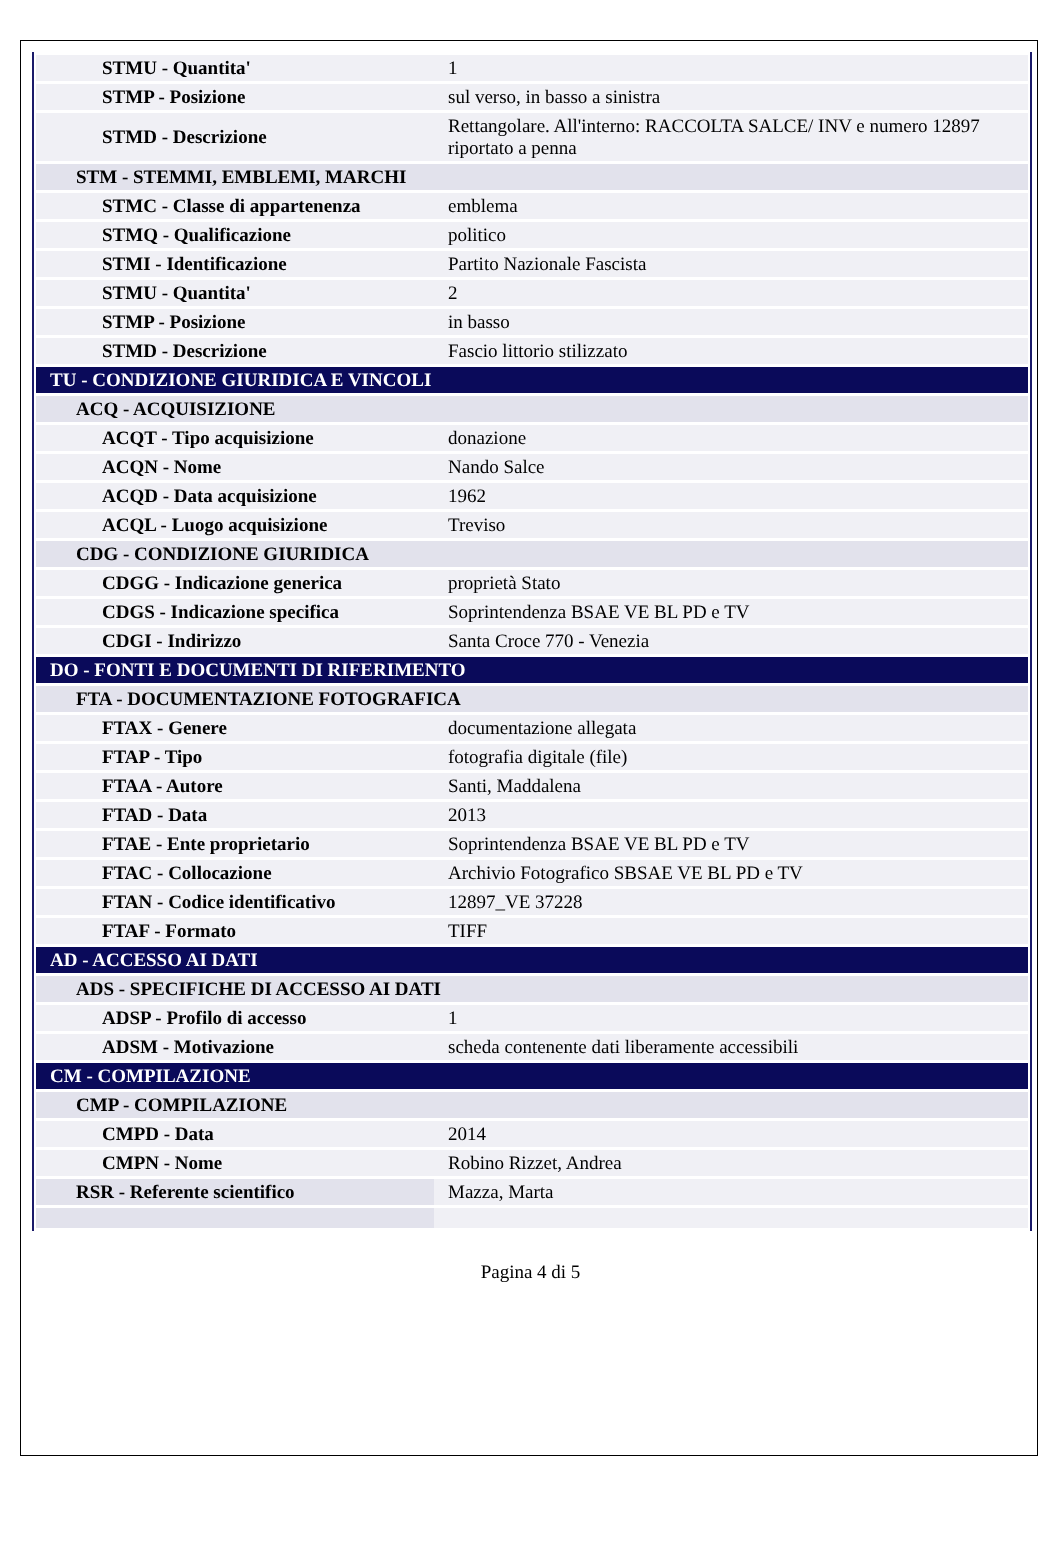| STMU - Quantita' | 1 |
| STMP - Posizione | sul verso, in basso a sinistra |
| STMD - Descrizione | Rettangolare. All'interno: RACCOLTA SALCE/ INV e numero 12897 riportato a penna |
| STM - STEMMI, EMBLEMI, MARCHI | |
| STMC - Classe di appartenenza | emblema |
| STMQ - Qualificazione | politico |
| STMI - Identificazione | Partito Nazionale Fascista |
| STMU - Quantita' | 2 |
| STMP - Posizione | in basso |
| STMD - Descrizione | Fascio littorio stilizzato |
| TU - CONDIZIONE GIURIDICA E VINCOLI | |
| ACQ - ACQUISIZIONE | |
| ACQT - Tipo acquisizione | donazione |
| ACQN - Nome | Nando Salce |
| ACQD - Data acquisizione | 1962 |
| ACQL - Luogo acquisizione | Treviso |
| CDG - CONDIZIONE GIURIDICA | |
| CDGG - Indicazione generica | proprietà Stato |
| CDGS - Indicazione specifica | Soprintendenza BSAE VE BL PD e TV |
| CDGI - Indirizzo | Santa Croce 770 - Venezia |
| DO - FONTI E DOCUMENTI DI RIFERIMENTO | |
| FTA - DOCUMENTAZIONE FOTOGRAFICA | |
| FTAX - Genere | documentazione allegata |
| FTAP - Tipo | fotografia digitale (file) |
| FTAA - Autore | Santi, Maddalena |
| FTAD - Data | 2013 |
| FTAE - Ente proprietario | Soprintendenza BSAE VE BL PD e TV |
| FTAC - Collocazione | Archivio Fotografico SBSAE VE BL PD e TV |
| FTAN - Codice identificativo | 12897_VE 37228 |
| FTAF - Formato | TIFF |
| AD - ACCESSO AI DATI | |
| ADS - SPECIFICHE DI ACCESSO AI DATI | |
| ADSP - Profilo di accesso | 1 |
| ADSM - Motivazione | scheda contenente dati liberamente accessibili |
| CM - COMPILAZIONE | |
| CMP - COMPILAZIONE | |
| CMPD - Data | 2014 |
| CMPN - Nome | Robino Rizzet, Andrea |
| RSR - Referente scientifico | Mazza, Marta |
Pagina 4 di 5